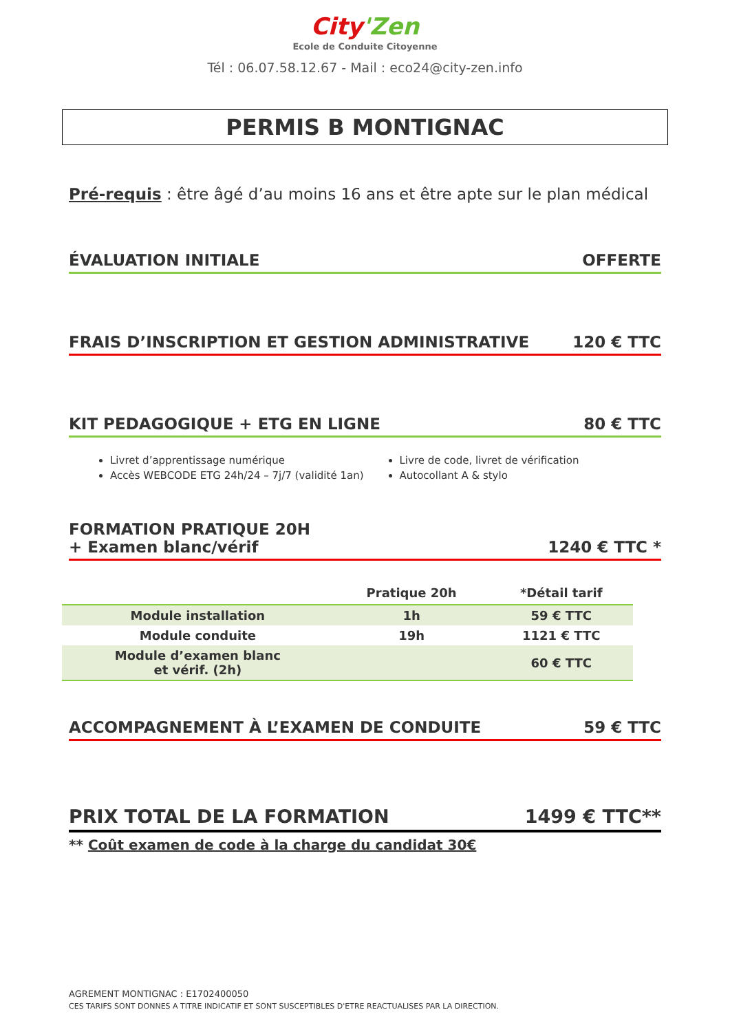City'Zen
Ecole de Conduite Citoyenne
Tél : 06.07.58.12.67 - Mail : eco24@city-zen.info
PERMIS B MONTIGNAC
Pré-requis : être âgé d’au moins 16 ans et être apte sur le plan médical
ÉVALUATION INITIALE OFFERTE
FRAIS D’INSCRIPTION ET GESTION ADMINISTRATIVE 120 € TTC
KIT PEDAGOGIQUE + ETG EN LIGNE 80 € TTC
Livret d’apprentissage numérique
Accès WEBCODE ETG 24h/24 – 7j/7 (validité 1an)
Livre de code, livret de vérification
Autocollant A & stylo
FORMATION PRATIQUE 20H
+ Examen blanc/vérif 1240 € TTC *
| | Pratique 20h | *Détail tarif |
| --- | --- | --- |
| Module installation | 1h | 59 € TTC |
| Module conduite | 19h | 1121 € TTC |
| Module d’examen blanc et vérif. (2h) | | 60 € TTC |
ACCOMPAGNEMENT À L’EXAMEN DE CONDUITE 59 € TTC
PRIX TOTAL DE LA FORMATION 1499 € TTC**
** Coût examen de code à la charge du candidat 30€
AGREMENT MONTIGNAC : E1702400050
CES TARIFS SONT DONNES A TITRE INDICATIF ET SONT SUSCEPTIBLES D'ETRE REACTUALISES PAR LA DIRECTION.